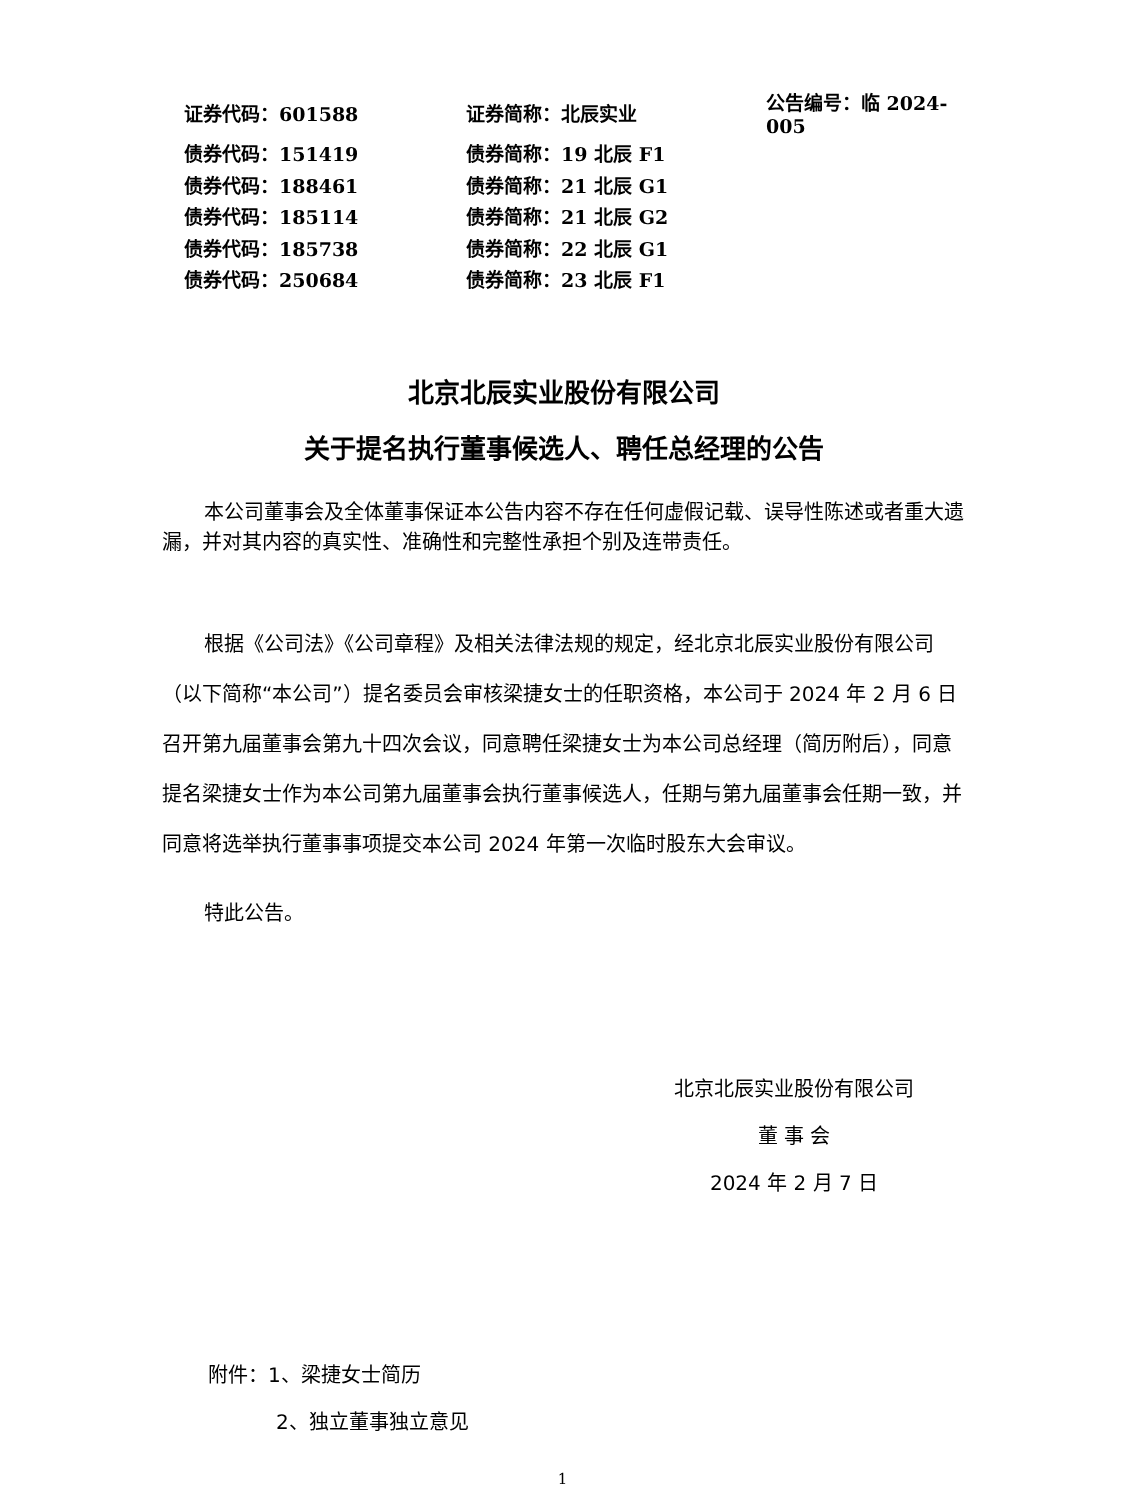| 证券代码：601588 | 证券简称：北辰实业 | 公告编号：临 2024-005 |
| 债券代码：151419 | 债券简称：19 北辰 F1 | |
| 债券代码：188461 | 债券简称：21 北辰 G1 | |
| 债券代码：185114 | 债券简称：21 北辰 G2 | |
| 债券代码：185738 | 债券简称：22 北辰 G1 | |
| 债券代码：250684 | 债券简称：23 北辰 F1 | |
北京北辰实业股份有限公司
关于提名执行董事候选人、聘任总经理的公告
本公司董事会及全体董事保证本公告内容不存在任何虚假记载、误导性陈述或者重大遗漏，并对其内容的真实性、准确性和完整性承担个别及连带责任。
根据《公司法》《公司章程》及相关法律法规的规定，经北京北辰实业股份有限公司（以下简称“本公司”）提名委员会审核梁捷女士的任职资格，本公司于 2024 年 2 月 6 日召开第九届董事会第九十四次会议，同意聘任梁捷女士为本公司总经理（简历附后），同意提名梁捷女士作为本公司第九届董事会执行董事候选人，任期与第九届董事会任期一致，并同意将选举执行董事事项提交本公司 2024 年第一次临时股东大会审议。
特此公告。
北京北辰实业股份有限公司
董 事 会
2024 年 2 月 7 日
附件：1、梁捷女士简历
2、独立董事独立意见
1